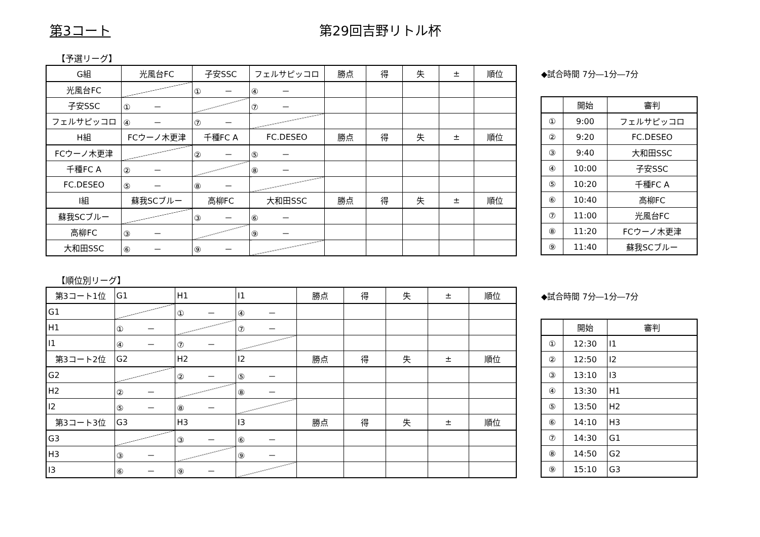第3コート 第29回吉野リトル杯
【予選リーグ】
| G組 | 光風台FC | 子安SSC | フェルサピッコロ | 勝点 | 得 | 失 | ± | 順位 |
| 光風台FC | | ① － | ④ － | | | | | |
| 子安SSC | ① － | | ⑦ － | | | | | |
| フェルサピッコロ | ④ － | ⑦ － | | | | | | |
| H組 | FCウーノ木更津 | 千種FC A | FC.DESEO | 勝点 | 得 | 失 | ± | 順位 |
| FCウーノ木更津 | | ② － | ⑤ － | | | | | |
| 千種FC A | ② － | | ⑧ － | | | | | |
| FC.DESEO | ⑤ － | ⑧ － | | | | | | |
| I組 | 蘇我SCブルー | 高柳FC | 大和田SSC | 勝点 | 得 | 失 | ± | 順位 |
| 蘇我SCブルー | | ③ － | ⑥ － | | | | | |
| 高柳FC | ③ － | | ⑨ － | | | | | |
| 大和田SSC | ⑥ － | ⑨ － | | | | | | |
◆試合時間 7分―1分―7分
| | 開始 | 審判 |
| ① | 9:00 | フェルサピッコロ |
| ② | 9:20 | FC.DESEO |
| ③ | 9:40 | 大和田SSC |
| ④ | 10:00 | 子安SSC |
| ⑤ | 10:20 | 千種FC A |
| ⑥ | 10:40 | 高柳FC |
| ⑦ | 11:00 | 光風台FC |
| ⑧ | 11:20 | FCウーノ木更津 |
| ⑨ | 11:40 | 蘇我SCブルー |
【順位別リーグ】
| 第3コート1位 | G1 | H1 | I1 | 勝点 | 得 | 失 | ± | 順位 |
| G1 | | ① － | ④ － | | | | | |
| H1 | ① － | | ⑦ － | | | | | |
| I1 | ④ － | ⑦ － | | | | | | |
| 第3コート2位 | G2 | H2 | I2 | 勝点 | 得 | 失 | ± | 順位 |
| G2 | | ② － | ⑤ － | | | | | |
| H2 | ② － | | ⑧ － | | | | | |
| I2 | ⑤ － | ⑧ － | | | | | | |
| 第3コート3位 | G3 | H3 | I3 | 勝点 | 得 | 失 | ± | 順位 |
| G3 | | ③ － | ⑥ － | | | | | |
| H3 | ③ － | | ⑨ － | | | | | |
| I3 | ⑥ － | ⑨ － | | | | | | |
◆試合時間 7分―1分―7分
| | 開始 | 審判 |
| ① | 12:30 | I1 |
| ② | 12:50 | I2 |
| ③ | 13:10 | I3 |
| ④ | 13:30 | H1 |
| ⑤ | 13:50 | H2 |
| ⑥ | 14:10 | H3 |
| ⑦ | 14:30 | G1 |
| ⑧ | 14:50 | G2 |
| ⑨ | 15:10 | G3 |